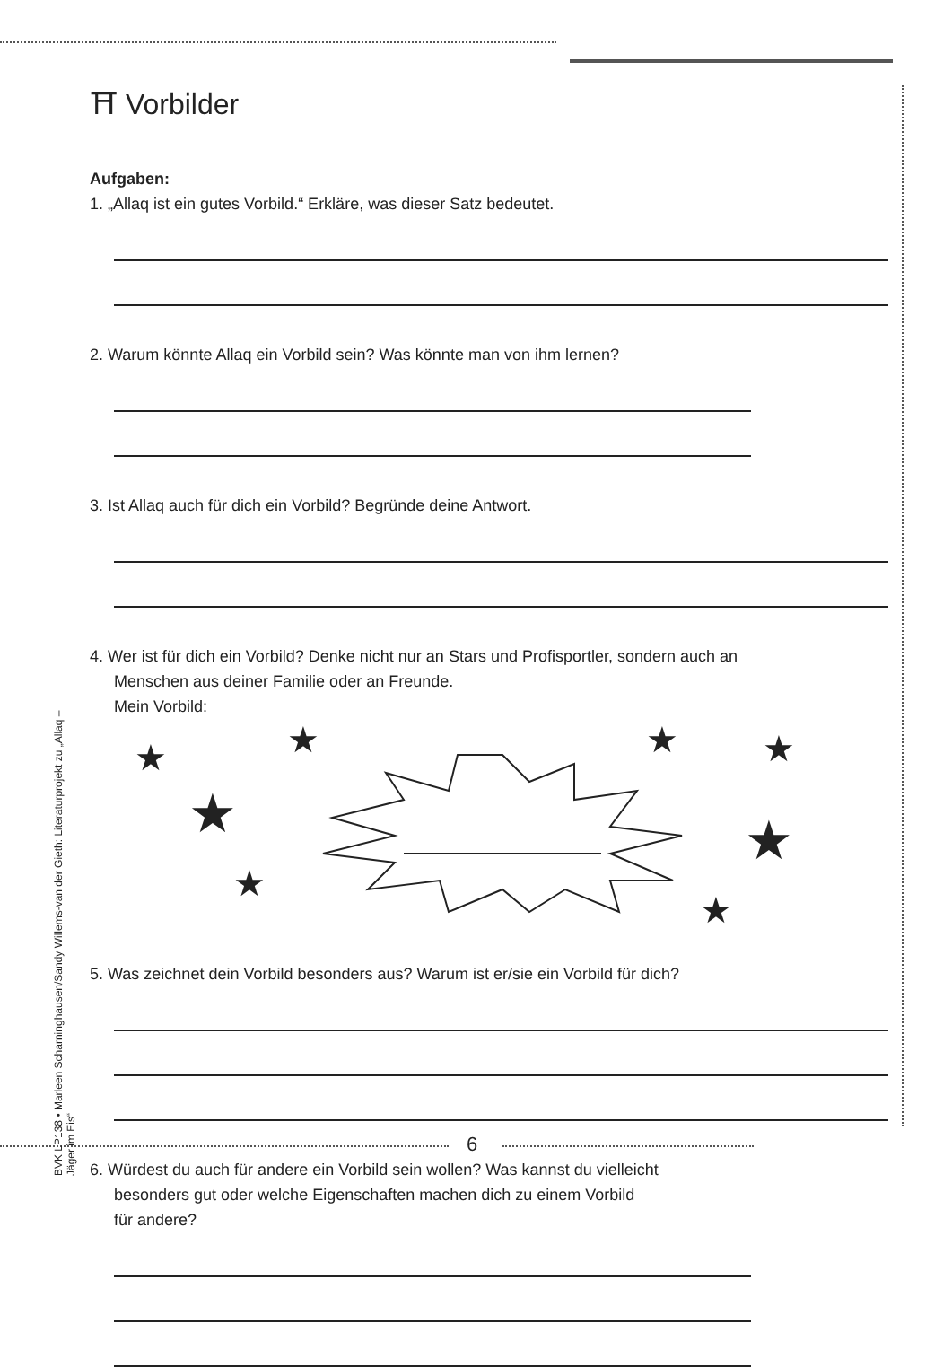BVK LP138 • Marleen Scharninghausen/Sandy Willems-van der Gieth: Literaturprojekt zu „Allaq – Jäger im Eis“
⛩ Vorbilder
Aufgaben:
1. „Allaq ist ein gutes Vorbild.“ Erkläre, was dieser Satz bedeutet.
2. Warum könnte Allaq ein Vorbild sein? Was könnte man von ihm lernen?
3. Ist Allaq auch für dich ein Vorbild? Begründe deine Antwort.
4. Wer ist für dich ein Vorbild? Denke nicht nur an Stars und Profisportler, sondern auch an
Menschen aus deiner Familie oder an Freunde.
Mein Vorbild:
★ ★ ★ ★
★ ★
★
★
5. Was zeichnet dein Vorbild besonders aus? Warum ist er/sie ein Vorbild für dich?
6. Würdest du auch für andere ein Vorbild sein wollen? Was kannst du vielleicht
besonders gut oder welche Eigenschaften machen dich zu einem Vorbild
für andere?
6